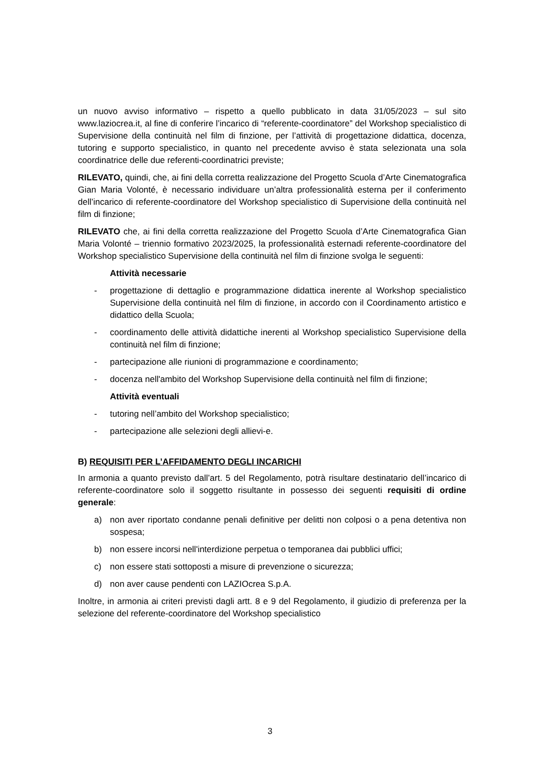un nuovo avviso informativo – rispetto a quello pubblicato in data 31/05/2023 – sul sito www.laziocrea.it, al fine di conferire l’incarico di “referente-coordinatore” del Workshop specialistico di Supervisione della continuità nel film di finzione, per l’attività di progettazione didattica, docenza, tutoring e supporto specialistico, in quanto nel precedente avviso è stata selezionata una sola coordinatrice delle due referenti-coordinatrici previste;
RILEVATO, quindi, che, ai fini della corretta realizzazione del Progetto Scuola d’Arte Cinematografica Gian Maria Volonté, è necessario individuare un’altra professionalità esterna per il conferimento dell’incarico di referente-coordinatore del Workshop specialistico di Supervisione della continuità nel film di finzione;
RILEVATO che, ai fini della corretta realizzazione del Progetto Scuola d’Arte Cinematografica Gian Maria Volonté – triennio formativo 2023/2025, la professionalità esternadi referente-coordinatore del Workshop specialistico Supervisione della continuità nel film di finzione svolga le seguenti:
Attività necessarie
- progettazione di dettaglio e programmazione didattica inerente al Workshop specialistico Supervisione della continuità nel film di finzione, in accordo con il Coordinamento artistico e didattico della Scuola;
- coordinamento delle attività didattiche inerenti al Workshop specialistico Supervisione della continuità nel film di finzione;
- partecipazione alle riunioni di programmazione e coordinamento;
- docenza nell'ambito del Workshop Supervisione della continuità nel film di finzione;
Attività eventuali
- tutoring nell’ambito del Workshop specialistico;
- partecipazione alle selezioni degli allievi-e.
B) REQUISITI PER L’AFFIDAMENTO DEGLI INCARICHI
In armonia a quanto previsto dall’art. 5 del Regolamento, potrà risultare destinatario dell’incarico di referente-coordinatore solo il soggetto risultante in possesso dei seguenti requisiti di ordine generale:
a) non aver riportato condanne penali definitive per delitti non colposi o a pena detentiva non sospesa;
b) non essere incorsi nell'interdizione perpetua o temporanea dai pubblici uffici;
c) non essere stati sottoposti a misure di prevenzione o sicurezza;
d) non aver cause pendenti con LAZIOcrea S.p.A.
Inoltre, in armonia ai criteri previsti dagli artt. 8 e 9 del Regolamento, il giudizio di preferenza per la selezione del referente-coordinatore del Workshop specialistico
3